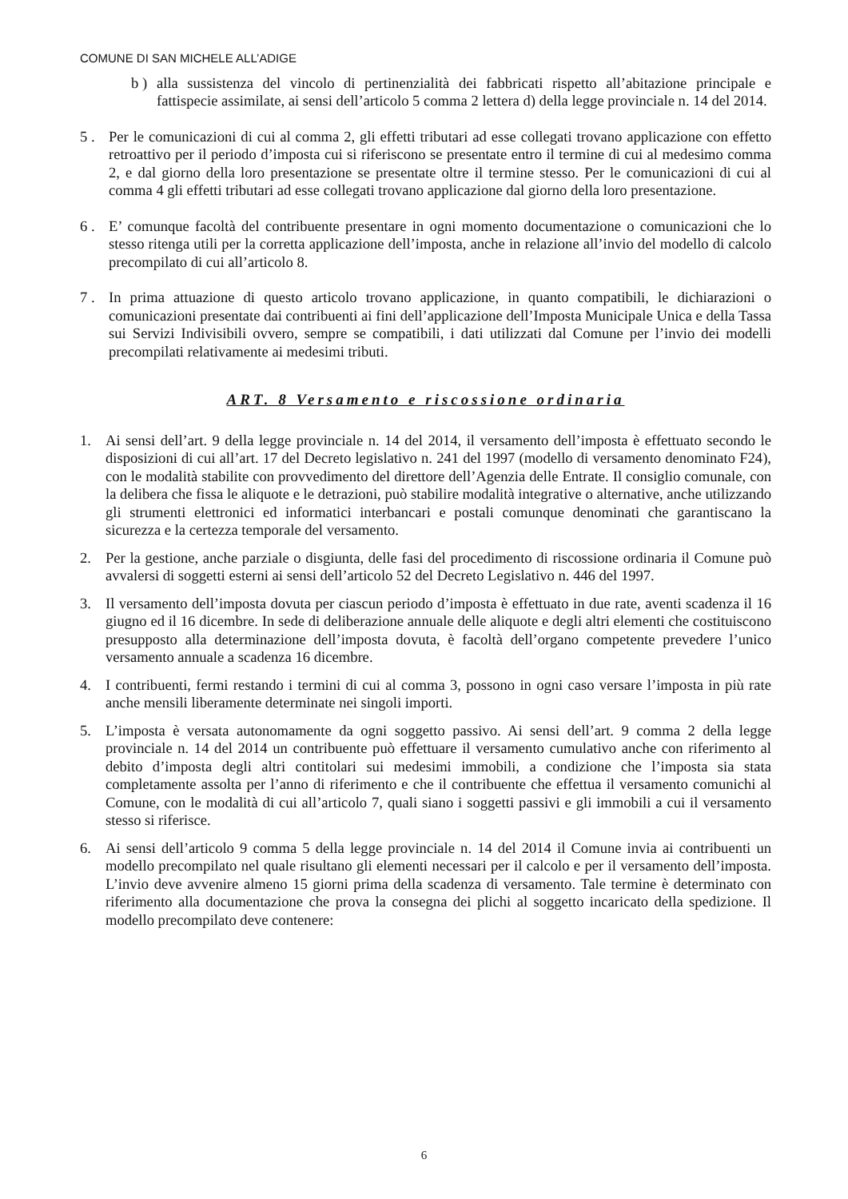COMUNE DI SAN MICHELE ALL’ADIGE
b ) alla sussistenza del vincolo di pertinenzialità dei fabbricati rispetto all’abitazione principale e fattispecie assimilate, ai sensi dell’articolo 5 comma 2 lettera d) della legge provinciale n. 14 del 2014.
5 . Per le comunicazioni di cui al comma 2, gli effetti tributari ad esse collegati trovano applicazione con effetto retroattivo per il periodo d’imposta cui si riferiscono se presentate entro il termine di cui al medesimo comma 2, e dal giorno della loro presentazione se presentate oltre il termine stesso. Per le comunicazioni di cui al comma 4 gli effetti tributari ad esse collegati trovano applicazione dal giorno della loro presentazione.
6 . E’ comunque facoltà del contribuente presentare in ogni momento documentazione o comunicazioni che lo stesso ritenga utili per la corretta applicazione dell’imposta, anche in relazione all’invio del modello di calcolo precompilato di cui all’articolo 8.
7 . In prima attuazione di questo articolo trovano applicazione, in quanto compatibili, le dichiarazioni o comunicazioni presentate dai contribuenti ai fini dell’applicazione dell’Imposta Municipale Unica e della Tassa sui Servizi Indivisibili ovvero, sempre se compatibili, i dati utilizzati dal Comune per l’invio dei modelli precompilati relativamente ai medesimi tributi.
ART. 8 Versamento e riscossione ordinaria
1. Ai sensi dell’art. 9 della legge provinciale n. 14 del 2014, il versamento dell’imposta è effettuato secondo le disposizioni di cui all’art. 17 del Decreto legislativo n. 241 del 1997 (modello di versamento denominato F24), con le modalità stabilite con provvedimento del direttore dell’Agenzia delle Entrate. Il consiglio comunale, con la delibera che fissa le aliquote e le detrazioni, può stabilire modalità integrative o alternative, anche utilizzando gli strumenti elettronici ed informatici interbancari e postali comunque denominati che garantiscano la sicurezza e la certezza temporale del versamento.
2. Per la gestione, anche parziale o disgiunta, delle fasi del procedimento di riscossione ordinaria il Comune può avvalersi di soggetti esterni ai sensi dell’articolo 52 del Decreto Legislativo n. 446 del 1997.
3. Il versamento dell’imposta dovuta per ciascun periodo d’imposta è effettuato in due rate, aventi scadenza il 16 giugno ed il 16 dicembre. In sede di deliberazione annuale delle aliquote e degli altri elementi che costituiscono presupposto alla determinazione dell’imposta dovuta, è facoltà dell’organo competente prevedere l’unico versamento annuale a scadenza 16 dicembre.
4. I contribuenti, fermi restando i termini di cui al comma 3, possono in ogni caso versare l’imposta in più rate anche mensili liberamente determinate nei singoli importi.
5. L’imposta è versata autonomamente da ogni soggetto passivo. Ai sensi dell’art. 9 comma 2 della legge provinciale n. 14 del 2014 un contribuente può effettuare il versamento cumulativo anche con riferimento al debito d’imposta degli altri contitolari sui medesimi immobili, a condizione che l’imposta sia stata completamente assolta per l’anno di riferimento e che il contribuente che effettua il versamento comunichi al Comune, con le modalità di cui all’articolo 7, quali siano i soggetti passivi e gli immobili a cui il versamento stesso si riferisce.
6. Ai sensi dell’articolo 9 comma 5 della legge provinciale n. 14 del 2014 il Comune invia ai contribuenti un modello precompilato nel quale risultano gli elementi necessari per il calcolo e per il versamento dell’imposta. L’invio deve avvenire almeno 15 giorni prima della scadenza di versamento. Tale termine è determinato con riferimento alla documentazione che prova la consegna dei plichi al soggetto incaricato della spedizione. Il modello precompilato deve contenere:
6